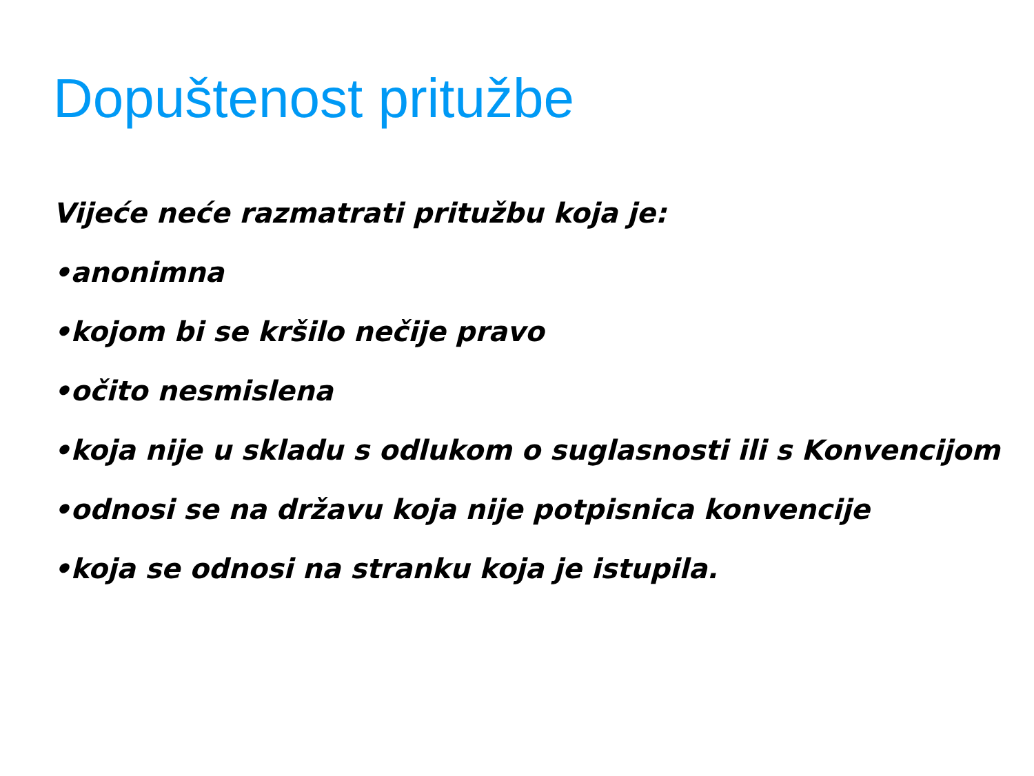Dopuštenost pritužbe
Vijeće neće razmatrati pritužbu koja je:
•anonimna
•kojom bi se kršilo nečije pravo
•očito nesmislena
•koja nije u skladu s odlukom o suglasnosti ili s Konvencijom
•odnosi se na državu koja nije potpisnica konvencije
•koja se odnosi na stranku koja je istupila.